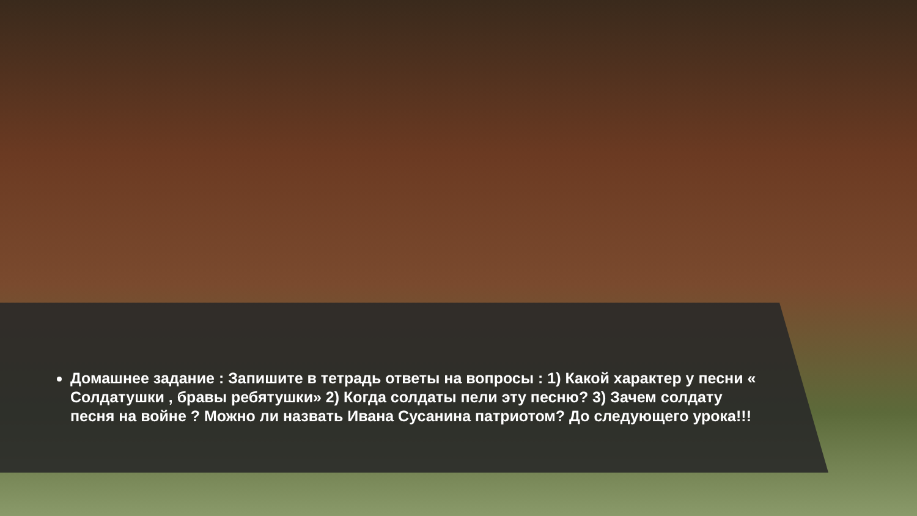Домашнее задание : Запишите в тетрадь ответы на вопросы : 1) Какой характер у песни « Солдатушки , бравы ребятушки» 2) Когда солдаты пели эту песню? 3) Зачем солдату песня на войне ? Можно ли назвать Ивана Сусанина патриотом? До следующего урока!!!